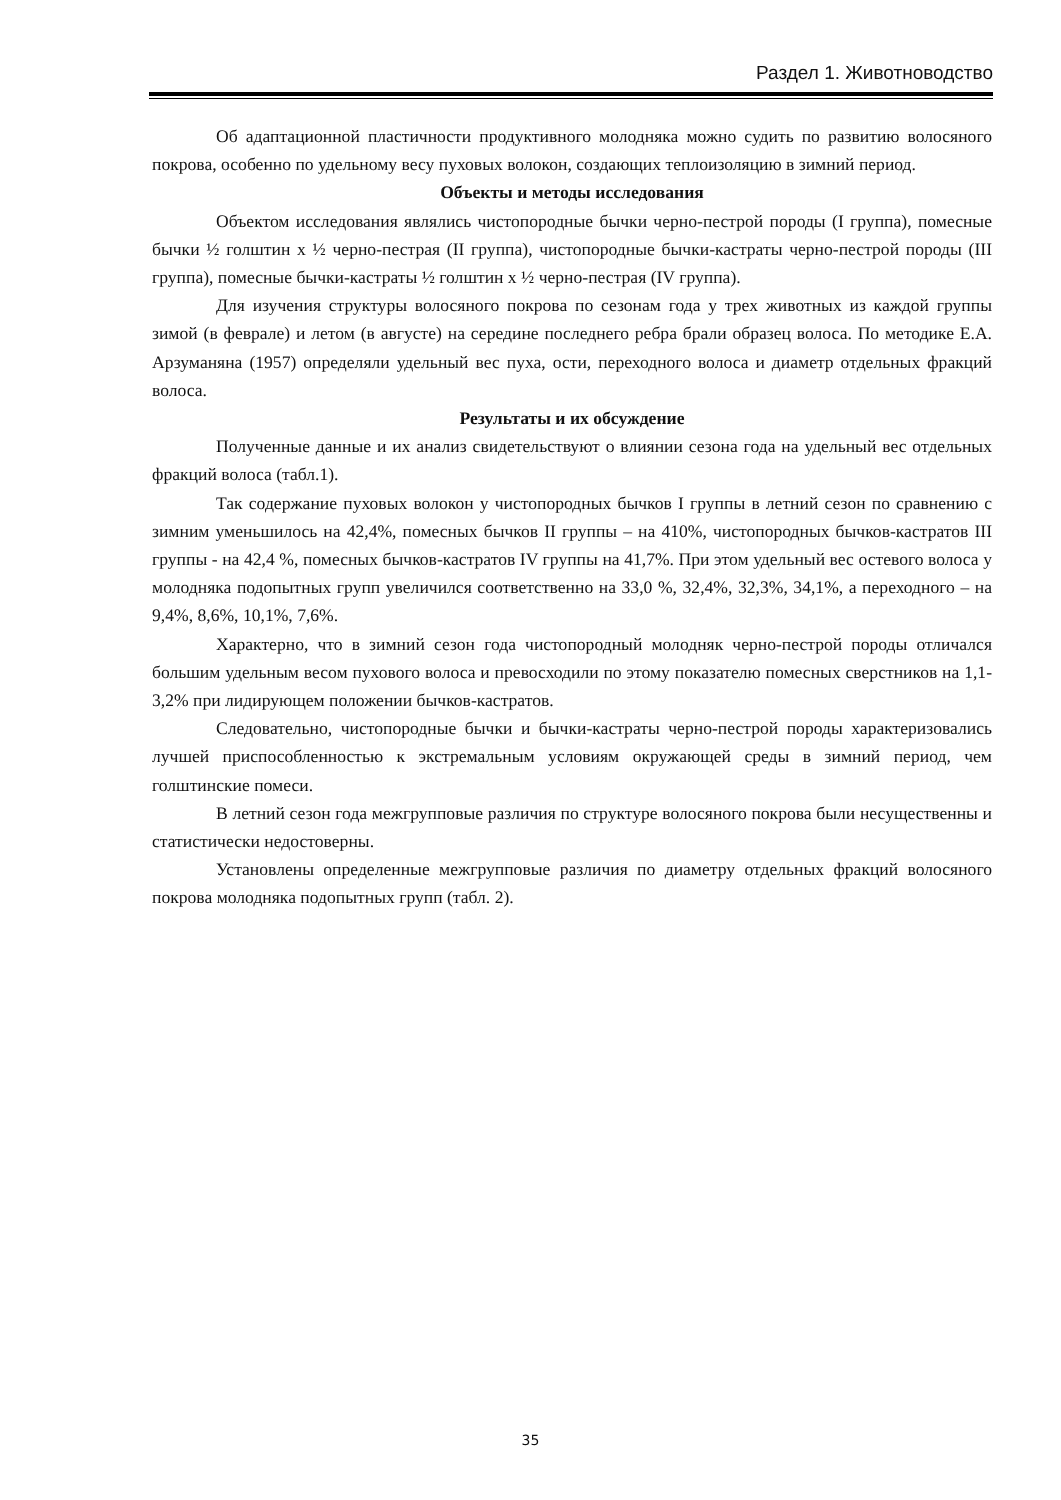Раздел 1. Животноводство
Об адаптационной пластичности продуктивного молодняка можно судить по развитию волосяного покрова, особенно по удельному весу пуховых волокон, создающих теплоизоляцию в зимний период.
Объекты и методы исследования
Объектом исследования являлись чистопородные бычки черно-пестрой породы (I группа), помесные бычки ½ голштин х ½ черно-пестрая (II группа), чистопородные бычки-кастраты черно-пестрой породы (III группа), помесные бычки-кастраты ½ голштин х ½ черно-пестрая (IV группа).
Для изучения структуры волосяного покрова по сезонам года у трех животных из каждой группы зимой (в феврале) и летом (в августе) на середине последнего ребра брали образец волоса. По методике Е.А. Арзуманяна (1957) определяли удельный вес пуха, ости, переходного волоса и диаметр отдельных фракций волоса.
Результаты и их обсуждение
Полученные данные и их анализ свидетельствуют о влиянии сезона года на удельный вес отдельных фракций волоса (табл.1).
Так содержание пуховых волокон у чистопородных бычков I группы в летний сезон по сравнению с зимним уменьшилось на 42,4%, помесных бычков II группы – на 410%, чистопородных бычков-кастратов III группы - на 42,4 %, помесных бычков-кастратов IV группы на 41,7%. При этом удельный вес остевого волоса у молодняка подопытных групп увеличился соответственно на 33,0 %, 32,4%, 32,3%, 34,1%, а переходного – на 9,4%, 8,6%, 10,1%, 7,6%.
Характерно, что в зимний сезон года чистопородный молодняк черно-пестрой породы отличался большим удельным весом пухового волоса и превосходили по этому показателю помесных сверстников на 1,1-3,2% при лидирующем положении бычков-кастратов.
Следовательно, чистопородные бычки и бычки-кастраты черно-пестрой породы характеризовались лучшей приспособленностью к экстремальным условиям окружающей среды в зимний период, чем голштинские помеси.
В летний сезон года межгрупповые различия по структуре волосяного покрова были несущественны и статистически недостоверны.
Установлены определенные межгрупповые различия по диаметру отдельных фракций волосяного покрова молодняка подопытных групп (табл. 2).
35